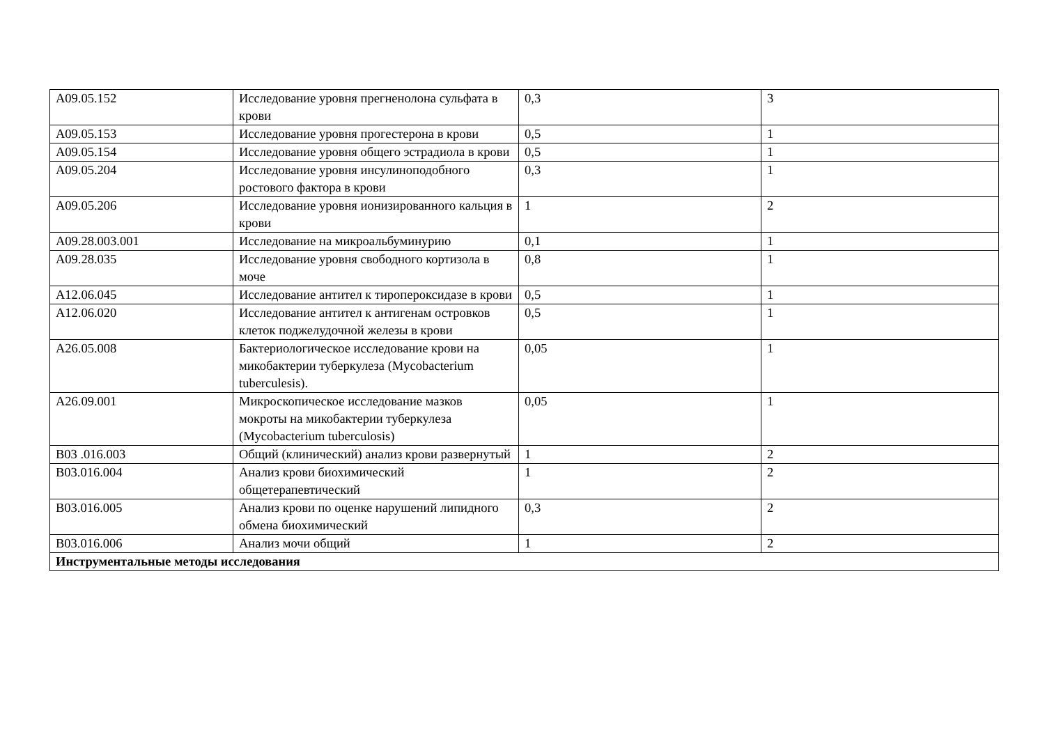| A09.05.152 | Исследование уровня прегненолона сульфата в крови | 0,3 | 3 |
| A09.05.153 | Исследование уровня прогестерона в крови | 0,5 | 1 |
| A09.05.154 | Исследование уровня общего эстрадиола в крови | 0,5 | 1 |
| A09.05.204 | Исследование уровня инсулиноподобного ростового фактора в крови | 0,3 | 1 |
| A09.05.206 | Исследование уровня ионизированного кальция в крови | 1 | 2 |
| A09.28.003.001 | Исследование на микроальбуминурию | 0,1 | 1 |
| A09.28.035 | Исследование уровня свободного кортизола в моче | 0,8 | 1 |
| A12.06.045 | Исследование антител к тиропероксидазе в крови | 0,5 | 1 |
| A12.06.020 | Исследование антител к антигенам островков клеток поджелудочной железы в крови | 0,5 | 1 |
| A26.05.008 | Бактериологическое исследование крови на микобактерии туберкулеза (Mycobacterium tuberculesis). | 0,05 | 1 |
| A26.09.001 | Микроскопическое исследование мазков мокроты на микобактерии туберкулеза (Mycobacterium tuberculosis) | 0,05 | 1 |
| B03 .016.003 | Общий (клинический) анализ крови развернутый | 1 | 2 |
| B03.016.004 | Анализ крови биохимический общетерапевтический | 1 | 2 |
| B03.016.005 | Анализ крови по оценке нарушений липидного обмена биохимический | 0,3 | 2 |
| B03.016.006 | Анализ мочи общий | 1 | 2 |
| Инструментальные методы исследования | | | |